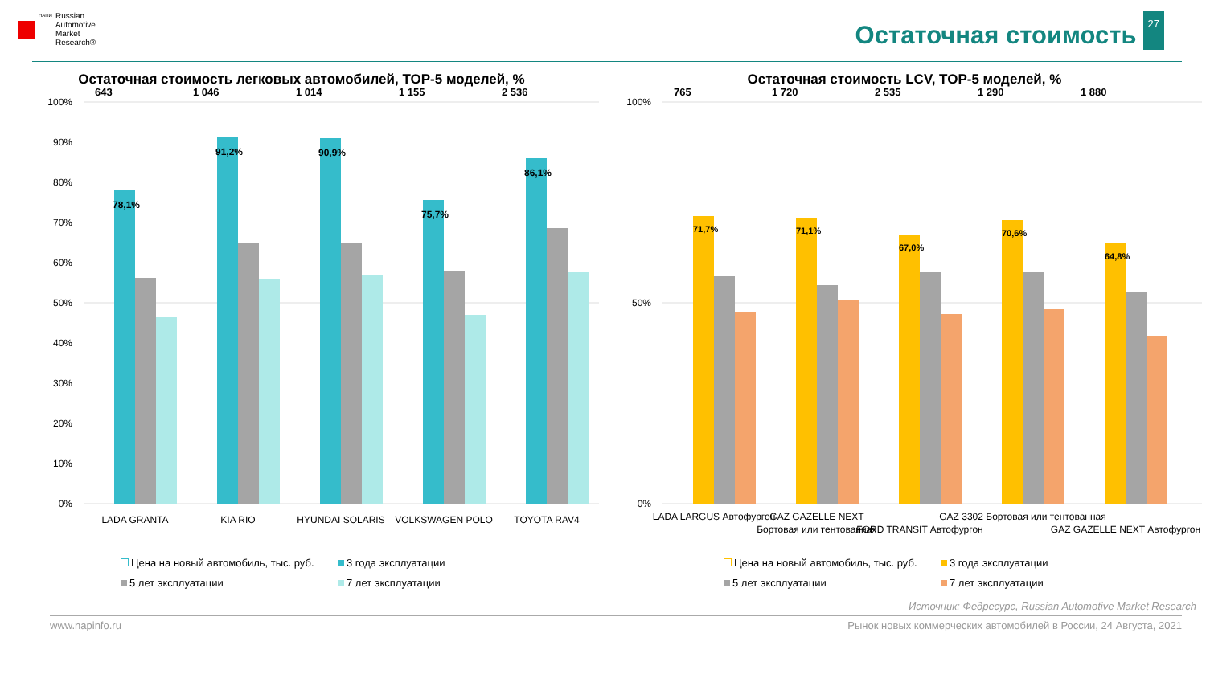НАПИ
Russian
Automotive
Market
Research®
Остаточная стоимость
27
Остаточная стоимость легковых автомобилей, TOP-5 моделей, %
100%
90%
80%
70%
60%
50%
40%
30%
20%
10%
0%
643
1 046
1 014
1 155
2 536
LADA GRANTA
KIA RIO
HYUNDAI SOLARIS
VOLKSWAGEN POLO
TOYOTA RAV4
78,1%
91,2%
90,9%
75,7%
86,1%
Цена на новый автомобиль, тыс. руб. 3 года эксплуатации 5 лет эксплуатации 7 лет эксплуатации
56,3% 46,6% 64,8% 56,0% 64,8% 57,1% 57,9% 47,0% 68,6% 57,8%
Остаточная стоимость LCV, TOP-5 моделей, %
100%
50%
0%
765
1 720
2 535
1 290
1 880
LADA LARGUS Автофургон
GAZ GAZELLE NEXT
Бортовая или тентованная
FORD TRANSIT Автофургон
GAZ 3302 Бортовая или тентованная
GAZ GAZELLE NEXT Автофургон
71,7%
71,1%
67,0%
70,6%
64,8%
Цена на новый автомобиль, тыс. руб. 3 года эксплуатации 5 лет эксплуатации 7 лет эксплуатации
56,6% 47,8% 54,3% 50,6% 57,5% 47,2% 57,8% 48,5% 52,5% 41,8%
Источник: Федресурс, Russian Automotive Market Research
www.napinfo.ru Рынок новых коммерческих автомобилей в России, 24 Августа, 2021